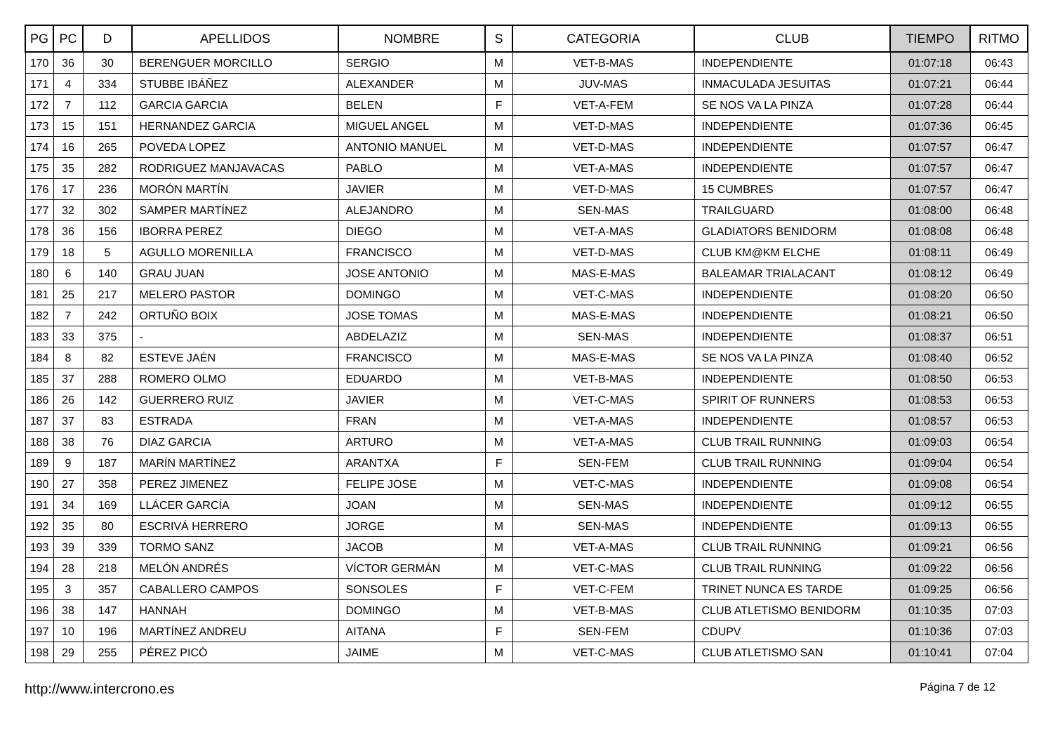| PG | PC | D | APELLIDOS | NOMBRE | S | CATEGORIA | CLUB | TIEMPO | RITMO |
| --- | --- | --- | --- | --- | --- | --- | --- | --- | --- |
| 170 | 36 | 30 | BERENGUER MORCILLO | SERGIO | M | VET-B-MAS | INDEPENDIENTE | 01:07:18 | 06:43 |
| 171 | 4 | 334 | STUBBE IBÁÑEZ | ALEXANDER | M | JUV-MAS | INMACULADA JESUITAS | 01:07:21 | 06:44 |
| 172 | 7 | 112 | GARCIA GARCIA | BELEN | F | VET-A-FEM | SE NOS VA LA PINZA | 01:07:28 | 06:44 |
| 173 | 15 | 151 | HERNANDEZ GARCIA | MIGUEL ANGEL | M | VET-D-MAS | INDEPENDIENTE | 01:07:36 | 06:45 |
| 174 | 16 | 265 | POVEDA LOPEZ | ANTONIO MANUEL | M | VET-D-MAS | INDEPENDIENTE | 01:07:57 | 06:47 |
| 175 | 35 | 282 | RODRIGUEZ MANJAVACAS | PABLO | M | VET-A-MAS | INDEPENDIENTE | 01:07:57 | 06:47 |
| 176 | 17 | 236 | MORÓN MARTÍN | JAVIER | M | VET-D-MAS | 15 CUMBRES | 01:07:57 | 06:47 |
| 177 | 32 | 302 | SAMPER MARTÍNEZ | ALEJANDRO | M | SEN-MAS | TRAILGUARD | 01:08:00 | 06:48 |
| 178 | 36 | 156 | IBORRA PEREZ | DIEGO | M | VET-A-MAS | GLADIATORS BENIDORM | 01:08:08 | 06:48 |
| 179 | 18 | 5 | AGULLO MORENILLA | FRANCISCO | M | VET-D-MAS | CLUB KM@KM ELCHE | 01:08:11 | 06:49 |
| 180 | 6 | 140 | GRAU JUAN | JOSE ANTONIO | M | MAS-E-MAS | BALEAMAR TRIALACANT | 01:08:12 | 06:49 |
| 181 | 25 | 217 | MELERO PASTOR | DOMINGO | M | VET-C-MAS | INDEPENDIENTE | 01:08:20 | 06:50 |
| 182 | 7 | 242 | ORTUÑO BOIX | JOSE TOMAS | M | MAS-E-MAS | INDEPENDIENTE | 01:08:21 | 06:50 |
| 183 | 33 | 375 | - | ABDELAZIZ | M | SEN-MAS | INDEPENDIENTE | 01:08:37 | 06:51 |
| 184 | 8 | 82 | ESTEVE JAÉN | FRANCISCO | M | MAS-E-MAS | SE NOS VA LA PINZA | 01:08:40 | 06:52 |
| 185 | 37 | 288 | ROMERO OLMO | EDUARDO | M | VET-B-MAS | INDEPENDIENTE | 01:08:50 | 06:53 |
| 186 | 26 | 142 | GUERRERO RUIZ | JAVIER | M | VET-C-MAS | SPIRIT OF RUNNERS | 01:08:53 | 06:53 |
| 187 | 37 | 83 | ESTRADA | FRAN | M | VET-A-MAS | INDEPENDIENTE | 01:08:57 | 06:53 |
| 188 | 38 | 76 | DIAZ GARCIA | ARTURO | M | VET-A-MAS | CLUB TRAIL RUNNING | 01:09:03 | 06:54 |
| 189 | 9 | 187 | MARÍN MARTÍNEZ | ARANTXA | F | SEN-FEM | CLUB TRAIL RUNNING | 01:09:04 | 06:54 |
| 190 | 27 | 358 | PEREZ JIMENEZ | FELIPE JOSE | M | VET-C-MAS | INDEPENDIENTE | 01:09:08 | 06:54 |
| 191 | 34 | 169 | LLÁCER GARCÍA | JOAN | M | SEN-MAS | INDEPENDIENTE | 01:09:12 | 06:55 |
| 192 | 35 | 80 | ESCRIVÁ HERRERO | JORGE | M | SEN-MAS | INDEPENDIENTE | 01:09:13 | 06:55 |
| 193 | 39 | 339 | TORMO SANZ | JACOB | M | VET-A-MAS | CLUB TRAIL RUNNING | 01:09:21 | 06:56 |
| 194 | 28 | 218 | MELÓN ANDRÉS | VÍCTOR GERMÁN | M | VET-C-MAS | CLUB TRAIL RUNNING | 01:09:22 | 06:56 |
| 195 | 3 | 357 | CABALLERO CAMPOS | SONSOLES | F | VET-C-FEM | TRINET NUNCA ES TARDE | 01:09:25 | 06:56 |
| 196 | 38 | 147 | HANNAH | DOMINGO | M | VET-B-MAS | CLUB ATLETISMO BENIDORM | 01:10:35 | 07:03 |
| 197 | 10 | 196 | MARTÍNEZ ANDREU | AITANA | F | SEN-FEM | CDUPV | 01:10:36 | 07:03 |
| 198 | 29 | 255 | PÉREZ PICÓ | JAIME | M | VET-C-MAS | CLUB ATLETISMO SAN | 01:10:41 | 07:04 |
http://www.intercrono.es Página 7 de 12